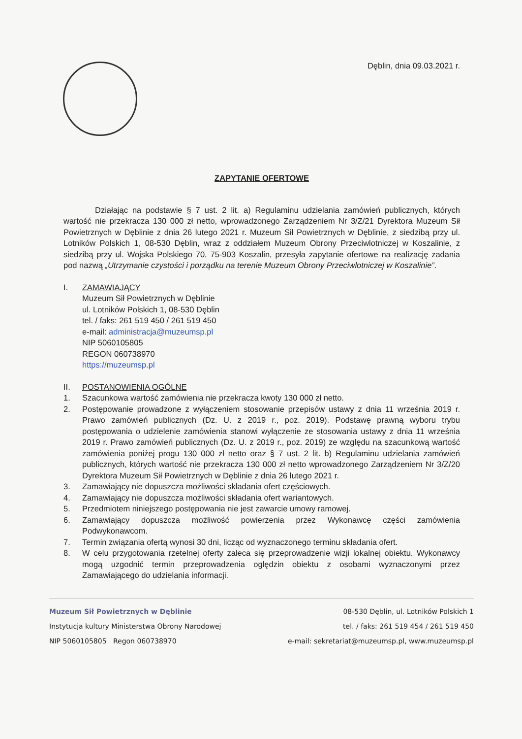Dęblin, dnia 09.03.2021 r.
ZAPYTANIE OFERTOWE
Działając na podstawie § 7 ust. 2 lit. a) Regulaminu udzielania zamówień publicznych, których wartość nie przekracza 130 000 zł netto, wprowadzonego Zarządzeniem Nr 3/Z/21 Dyrektora Muzeum Sił Powietrznych w Dęblinie z dnia 26 lutego 2021 r. Muzeum Sił Powietrznych w Dęblinie, z siedzibą przy ul. Lotników Polskich 1, 08-530 Dęblin, wraz z oddziałem Muzeum Obrony Przeciwlotniczej w Koszalinie, z siedzibą przy ul. Wojska Polskiego 70, 75-903 Koszalin, przesyła zapytanie ofertowe na realizację zadania pod nazwą „Utrzymanie czystości i porządku na terenie Muzeum Obrony Przeciwlotniczej w Koszalinie”.
I. ZAMAWIAJĄCY
Muzeum Sił Powietrznych w Dęblinie
ul. Lotników Polskich 1, 08-530 Dęblin
tel. / faks: 261 519 450 / 261 519 450
e-mail: administracja@muzeumsp.pl
NIP 5060105805
REGON 060738970
https://muzeumsp.pl
II. POSTANOWIENIA OGÓLNE
1. Szacunkowa wartość zamówienia nie przekracza kwoty 130 000 zł netto.
2. Postępowanie prowadzone z wyłączeniem stosowanie przepisów ustawy z dnia 11 września 2019 r. Prawo zamówień publicznych (Dz. U. z 2019 r., poz. 2019). Podstawę prawną wyboru trybu postępowania o udzielenie zamówienia stanowi wyłączenie ze stosowania ustawy z dnia 11 września 2019 r. Prawo zamówień publicznych (Dz. U. z 2019 r., poz. 2019) ze względu na szacunkową wartość zamówienia poniżej progu 130 000 zł netto oraz § 7 ust. 2 lit. b) Regulaminu udzielania zamówień publicznych, których wartość nie przekracza 130 000 zł netto wprowadzonego Zarządzeniem Nr 3/Z/20 Dyrektora Muzeum Sił Powietrznych w Dęblinie z dnia 26 lutego 2021 r.
3. Zamawiający nie dopuszcza możliwości składania ofert częściowych.
4. Zamawiający nie dopuszcza możliwości składania ofert wariantowych.
5. Przedmiotem niniejszego postępowania nie jest zawarcie umowy ramowej.
6. Zamawiający dopuszcza możliwość powierzenia przez Wykonawcę części zamówienia Podwykonawcom.
7. Termin związania ofertą wynosi 30 dni, licząc od wyznaczonego terminu składania ofert.
8. W celu przygotowania rzetelnej oferty zaleca się przeprowadzenie wizji lokalnej obiektu. Wykonawcy mogą uzgodnić termin przeprowadzenia oględzin obiektu z osobami wyznaczonymi przez Zamawiającego do udzielania informacji.
Muzeum Sił Powietrznych w Dęblinie
Instytucja kultury Ministerstwa Obrony Narodowej
NIP 5060105805 Regon 060738970
08-530 Dęblin, ul. Lotników Polskich 1
tel. / faks: 261 519 454 / 261 519 450
e-mail: sekretariat@muzeumsp.pl, www.muzeumsp.pl